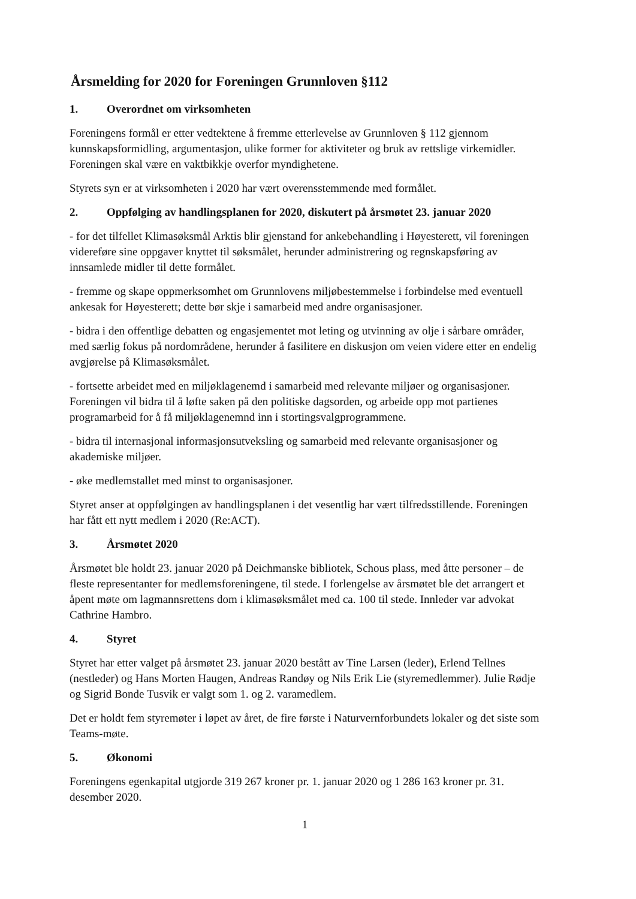Årsmelding for 2020 for Foreningen Grunnloven §112
1. Overordnet om virksomheten
Foreningens formål er etter vedtektene å fremme etterlevelse av Grunnloven § 112 gjennom kunnskapsformidling, argumentasjon, ulike former for aktiviteter og bruk av rettslige virkemidler. Foreningen skal være en vaktbikkje overfor myndighetene.
Styrets syn er at virksomheten i 2020 har vært overensstemmende med formålet.
2. Oppfølging av handlingsplanen for 2020, diskutert på årsmøtet 23. januar 2020
- for det tilfellet Klimasøksmål Arktis blir gjenstand for ankebehandling i Høyesterett, vil foreningen videreføre sine oppgaver knyttet til søksmålet, herunder administrering og regnskapsføring av innsamlede midler til dette formålet.
- fremme og skape oppmerksomhet om Grunnlovens miljøbestemmelse i forbindelse med eventuell ankesak for Høyesterett; dette bør skje i samarbeid med andre organisasjoner.
- bidra i den offentlige debatten og engasjementet mot leting og utvinning av olje i sårbare områder, med særlig fokus på nordområdene, herunder å fasilitere en diskusjon om veien videre etter en endelig avgjørelse på Klimasøksmålet.
- fortsette arbeidet med en miljøklagenemd i samarbeid med relevante miljøer og organisasjoner. Foreningen vil bidra til å løfte saken på den politiske dagsorden, og arbeide opp mot partienes programarbeid for å få miljøklagenemnd inn i stortingsvalgprogrammene.
- bidra til internasjonal informasjonsutveksling og samarbeid med relevante organisasjoner og akademiske miljøer.
- øke medlemstallet med minst to organisasjoner.
Styret anser at oppfølgingen av handlingsplanen i det vesentlig har vært tilfredsstillende. Foreningen har fått ett nytt medlem i 2020 (Re:ACT).
3. Årsmøtet 2020
Årsmøtet ble holdt 23. januar 2020 på Deichmanske bibliotek, Schous plass, med åtte personer – de fleste representanter for medlemsforeningene, til stede. I forlengelse av årsmøtet ble det arrangert et åpent møte om lagmannsrettens dom i klimasøksmålet med ca. 100 til stede. Innleder var advokat Cathrine Hambro.
4. Styret
Styret har etter valget på årsmøtet 23. januar 2020 bestått av Tine Larsen (leder), Erlend Tellnes (nestleder) og Hans Morten Haugen, Andreas Randøy og Nils Erik Lie (styremedlemmer). Julie Rødje og Sigrid Bonde Tusvik er valgt som 1. og 2. varamedlem.
Det er holdt fem styremøter i løpet av året, de fire første i Naturvernforbundets lokaler og det siste som Teams-møte.
5. Økonomi
Foreningens egenkapital utgjorde 319 267 kroner pr. 1. januar 2020 og 1 286 163 kroner pr. 31. desember 2020.
1